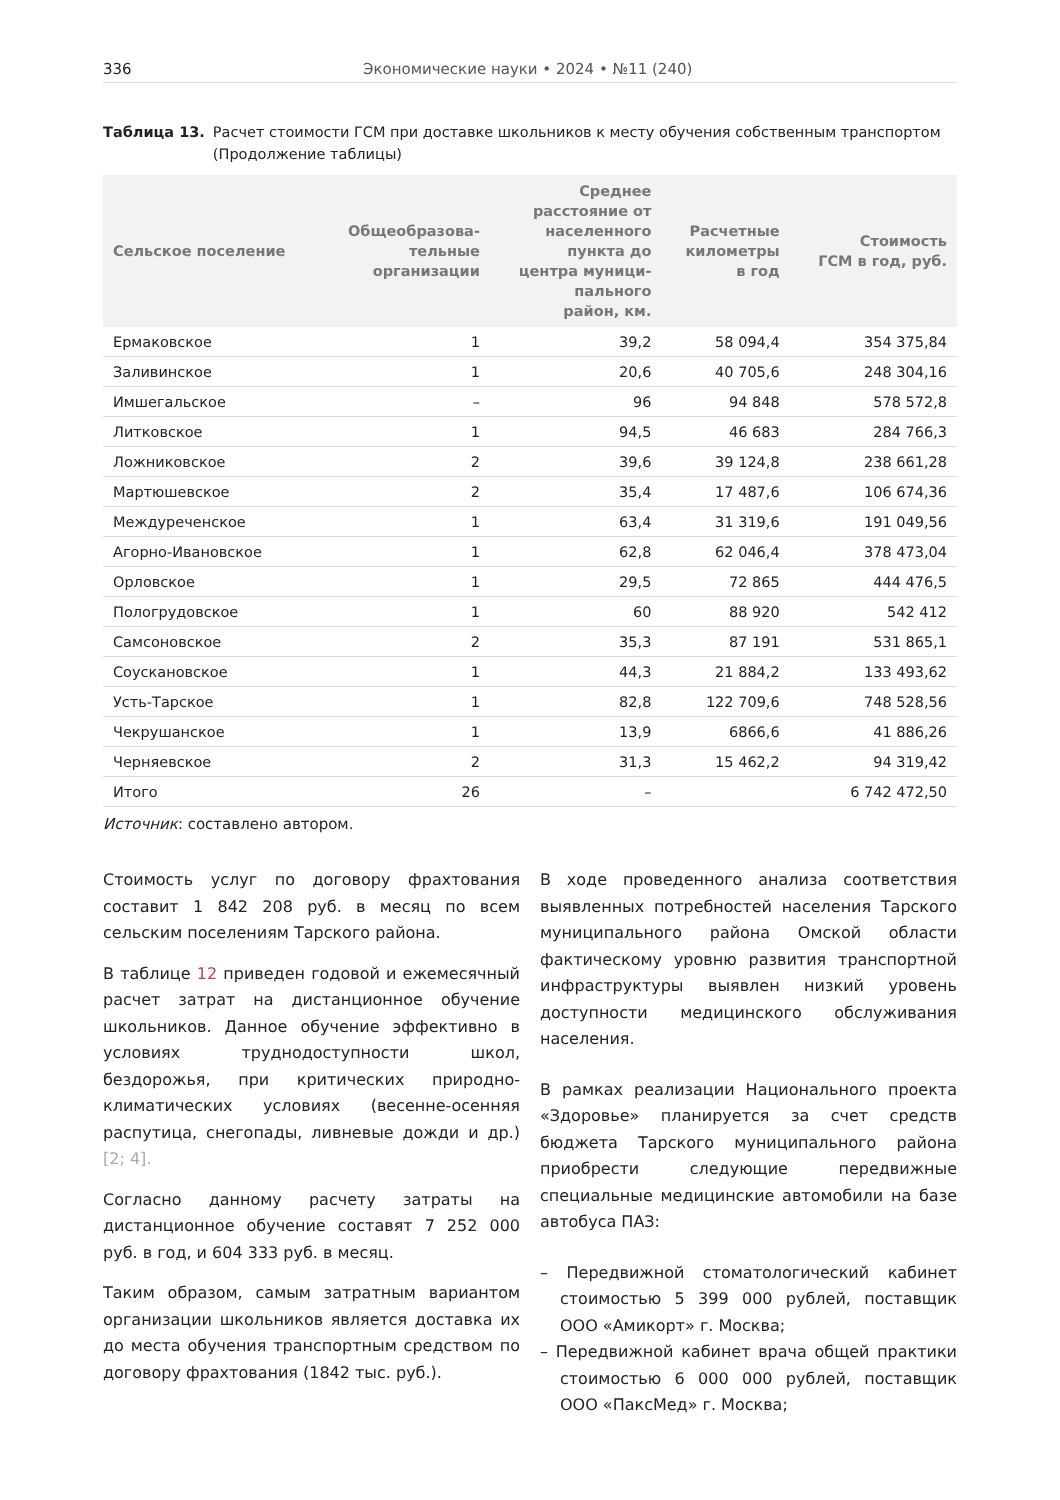336 Экономические науки • 2024 • №11 (240)
Таблица 13. Расчет стоимости ГСМ при доставке школьников к месту обучения собственным транспортом (Продолжение таблицы)
| Сельское поселение | Общеобразова- тельные организации | Среднее расстояние от населенного пункта до центра муници- пального район, км. | Расчетные километры в год | Стоимость ГСМ в год, руб. |
| --- | --- | --- | --- | --- |
| Ермаковское | 1 | 39,2 | 58 094,4 | 354 375,84 |
| Заливинское | 1 | 20,6 | 40 705,6 | 248 304,16 |
| Имшегальское | – | 96 | 94 848 | 578 572,8 |
| Литковское | 1 | 94,5 | 46 683 | 284 766,3 |
| Ложниковское | 2 | 39,6 | 39 124,8 | 238 661,28 |
| Мартюшевское | 2 | 35,4 | 17 487,6 | 106 674,36 |
| Междуреченское | 1 | 63,4 | 31 319,6 | 191 049,56 |
| Агорно-Ивановское | 1 | 62,8 | 62 046,4 | 378 473,04 |
| Орловское | 1 | 29,5 | 72 865 | 444 476,5 |
| Пологрудовское | 1 | 60 | 88 920 | 542 412 |
| Самсоновское | 2 | 35,3 | 87 191 | 531 865,1 |
| Соускановское | 1 | 44,3 | 21 884,2 | 133 493,62 |
| Усть-Тарское | 1 | 82,8 | 122 709,6 | 748 528,56 |
| Чекрушанское | 1 | 13,9 | 6866,6 | 41 886,26 |
| Черняевское | 2 | 31,3 | 15 462,2 | 94 319,42 |
| Итого | 26 | – | | 6 742 472,50 |
Источник: составлено автором.
Стоимость услуг по договору фрахтования составит 1 842 208 руб. в месяц по всем сельским поселениям Тарского района.
В таблице 12 приведен годовой и ежемесячный расчет затрат на дистанционное обучение школьников. Данное обучение эффективно в условиях труднодоступности школ, бездорожья, при критических природно-климатических условиях (весенне-осенняя распутица, снегопады, ливневые дожди и др.) [2; 4].
Согласно данному расчету затраты на дистанционное обучение составят 7 252 000 руб. в год, и 604 333 руб. в месяц.
Таким образом, самым затратным вариантом организации школьников является доставка их до места обучения транспортным средством по договору фрахтования (1842 тыс. руб.).
В ходе проведенного анализа соответствия выявленных потребностей населения Тарского муниципального района Омской области фактическому уровню развития транспортной инфраструктуры выявлен низкий уровень доступности медицинского обслуживания населения.
В рамках реализации Национального проекта «Здоровье» планируется за счет средств бюджета Тарского муниципального района приобрести следующие передвижные специальные медицинские автомобили на базе автобуса ПАЗ:
– Передвижной стоматологический кабинет стоимостью 5 399 000 рублей, поставщик ООО «Амикорт» г. Москва;
– Передвижной кабинет врача общей практики стоимостью 6 000 000 рублей, поставщик ООО «ПаксМед» г. Москва;